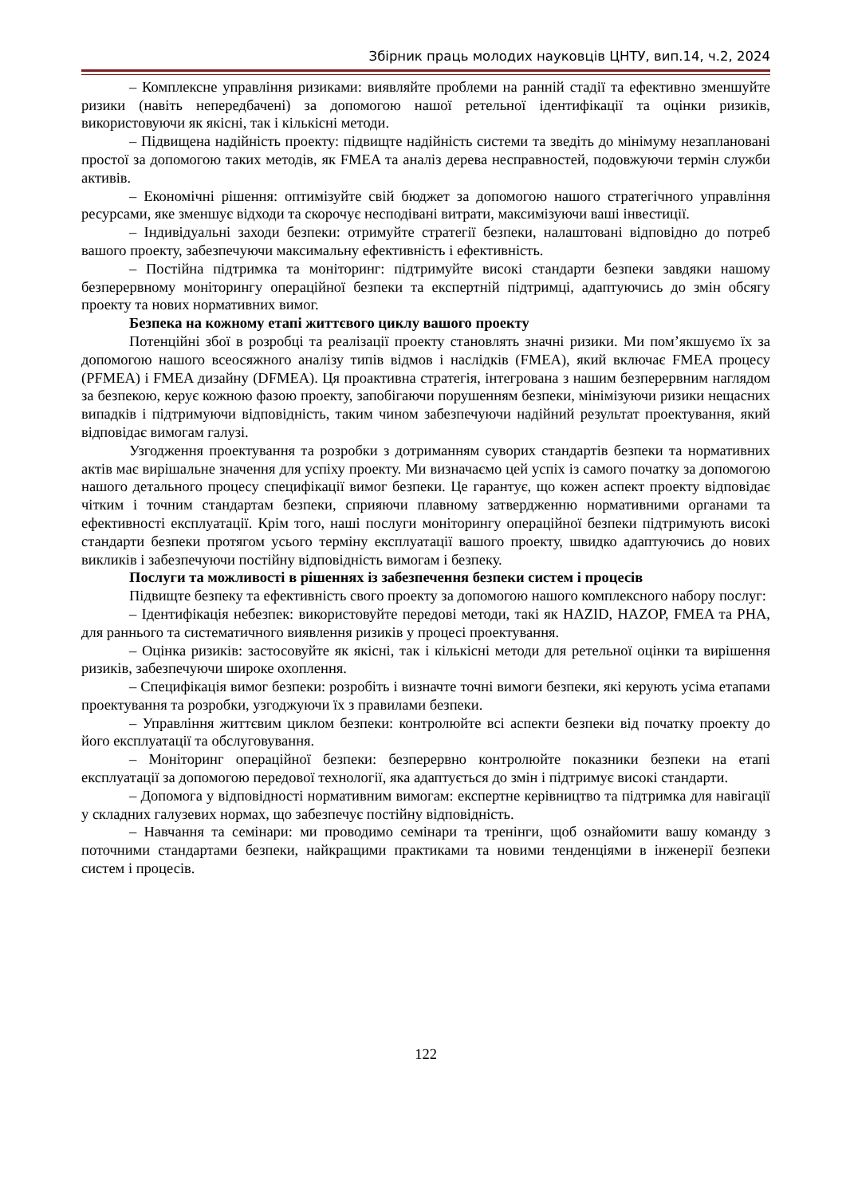Збірник праць молодих науковців ЦНТУ, вип.14, ч.2, 2024
– Комплексне управління ризиками: виявляйте проблеми на ранній стадії та ефективно зменшуйте ризики (навіть непередбачені) за допомогою нашої ретельної ідентифікації та оцінки ризиків, використовуючи як якісні, так і кількісні методи.
– Підвищена надійність проекту: підвищте надійність системи та зведіть до мінімуму незаплановані простої за допомогою таких методів, як FMEA та аналіз дерева несправностей, подовжуючи термін служби активів.
– Економічні рішення: оптимізуйте свій бюджет за допомогою нашого стратегічного управління ресурсами, яке зменшує відходи та скорочує несподівані витрати, максимізуючи ваші інвестиції.
– Індивідуальні заходи безпеки: отримуйте стратегії безпеки, налаштовані відповідно до потреб вашого проекту, забезпечуючи максимальну ефективність і ефективність.
– Постійна підтримка та моніторинг: підтримуйте високі стандарти безпеки завдяки нашому безперервному моніторингу операційної безпеки та експертній підтримці, адаптуючись до змін обсягу проекту та нових нормативних вимог.
Безпека на кожному етапі життєвого циклу вашого проекту
Потенційні збої в розробці та реалізації проекту становлять значні ризики. Ми пом’якшуємо їх за допомогою нашого всеосяжного аналізу типів відмов і наслідків (FMEA), який включає FMEA процесу (PFMEA) і FMEA дизайну (DFMEA). Ця проактивна стратегія, інтегрована з нашим безперервним наглядом за безпекою, керує кожною фазою проекту, запобігаючи порушенням безпеки, мінімізуючи ризики нещасних випадків і підтримуючи відповідність, таким чином забезпечуючи надійний результат проектування, який відповідає вимогам галузі.
Узгодження проектування та розробки з дотриманням суворих стандартів безпеки та нормативних актів має вирішальне значення для успіху проекту. Ми визначаємо цей успіх із самого початку за допомогою нашого детального процесу специфікації вимог безпеки. Це гарантує, що кожен аспект проекту відповідає чітким і точним стандартам безпеки, сприяючи плавному затвердженню нормативними органами та ефективності експлуатації. Крім того, наші послуги моніторингу операційної безпеки підтримують високі стандарти безпеки протягом усього терміну експлуатації вашого проекту, швидко адаптуючись до нових викликів і забезпечуючи постійну відповідність вимогам і безпеку.
Послуги та можливості в рішеннях із забезпечення безпеки систем і процесів
Підвищте безпеку та ефективність свого проекту за допомогою нашого комплексного набору послуг:
– Ідентифікація небезпек: використовуйте передові методи, такі як HAZID, HAZOP, FMEA та PHA, для раннього та систематичного виявлення ризиків у процесі проектування.
– Оцінка ризиків: застосовуйте як якісні, так і кількісні методи для ретельної оцінки та вирішення ризиків, забезпечуючи широке охоплення.
– Специфікація вимог безпеки: розробіть і визначте точні вимоги безпеки, які керують усіма етапами проектування та розробки, узгоджуючи їх з правилами безпеки.
– Управління життєвим циклом безпеки: контролюйте всі аспекти безпеки від початку проекту до його експлуатації та обслуговування.
– Моніторинг операційної безпеки: безперервно контролюйте показники безпеки на етапі експлуатації за допомогою передової технології, яка адаптується до змін і підтримує високі стандарти.
– Допомога у відповідності нормативним вимогам: експертне керівництво та підтримка для навігації у складних галузевих нормах, що забезпечує постійну відповідність.
– Навчання та семінари: ми проводимо семінари та тренінги, щоб ознайомити вашу команду з поточними стандартами безпеки, найкращими практиками та новими тенденціями в інженерії безпеки систем і процесів.
122